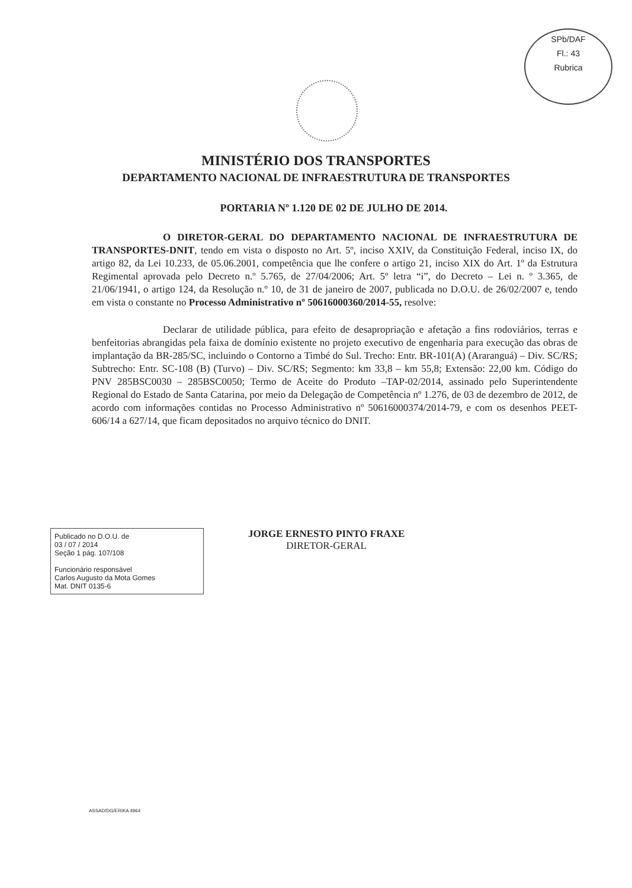SPb/DAF
Fl.: 43
Rubrica
MINISTÉRIO DOS TRANSPORTES
DEPARTAMENTO NACIONAL DE INFRAESTRUTURA DE TRANSPORTES
PORTARIA Nº 1.120 DE 02 DE JULHO DE 2014.
O DIRETOR-GERAL DO DEPARTAMENTO NACIONAL DE INFRAESTRUTURA DE TRANSPORTES-DNIT, tendo em vista o disposto no Art. 5º, inciso XXIV, da Constituição Federal, inciso IX, do artigo 82, da Lei 10.233, de 05.06.2001, competência que lhe confere o artigo 21, inciso XIX do Art. 1º da Estrutura Regimental aprovada pelo Decreto n.º 5.765, de 27/04/2006; Art. 5º letra “i”, do Decreto – Lei n. º 3.365, de 21/06/1941, o artigo 124, da Resolução n.º 10, de 31 de janeiro de 2007, publicada no D.O.U. de 26/02/2007 e, tendo em vista o constante no Processo Administrativo nº 50616000360/2014-55, resolve:
Declarar de utilidade pública, para efeito de desapropriação e afetação a fins rodoviários, terras e benfeitorias abrangidas pela faixa de domínio existente no projeto executivo de engenharia para execução das obras de implantação da BR-285/SC, incluindo o Contorno a Timbé do Sul. Trecho: Entr. BR-101(A) (Araranguá) – Div. SC/RS; Subtrecho: Entr. SC-108 (B) (Turvo) – Div. SC/RS; Segmento: km 33,8 – km 55,8; Extensão: 22,00 km. Código do PNV 285BSC0030 – 285BSC0050; Termo de Aceite do Produto –TAP-02/2014, assinado pelo Superintendente Regional do Estado de Santa Catarina, por meio da Delegação de Competência nº 1.276, de 03 de dezembro de 2012, de acordo com informações contidas no Processo Administrativo nº 50616000374/2014-79, e com os desenhos PEET- 606/14 a 627/14, que ficam depositados no arquivo técnico do DNIT.
Publicado no D.O.U. de
03 / 07 / 2014
Seção 1 pág. 107/108
Funcionário responsável
Carlos Augusto da Mota Gomes
Mat. DNIT 0135-6
JORGE ERNESTO PINTO FRAXE
DIRETOR-GERAL
ASSAD/DG/ERIKA 4964